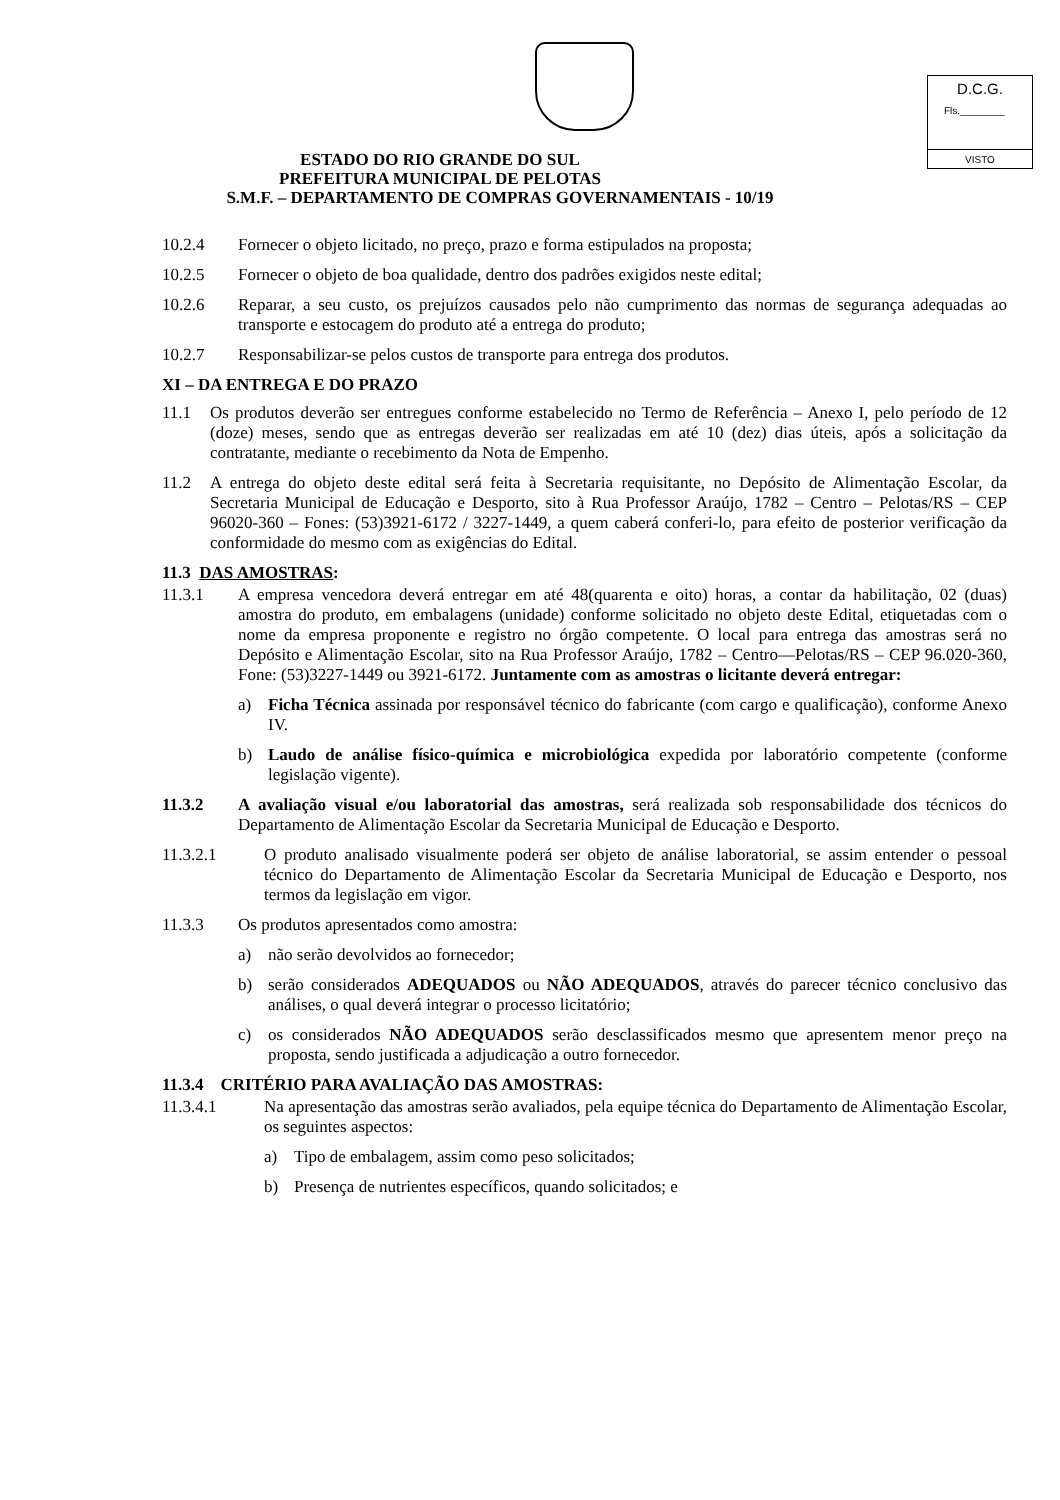D.C.G.
Fls.________
VISTO
ESTADO DO RIO GRANDE DO SUL
PREFEITURA MUNICIPAL DE PELOTAS
S.M.F. – DEPARTAMENTO DE COMPRAS GOVERNAMENTAIS - 10/19
10.2.4 Fornecer o objeto licitado, no preço, prazo e forma estipulados na proposta;
10.2.5 Fornecer o objeto de boa qualidade, dentro dos padrões exigidos neste edital;
10.2.6 Reparar, a seu custo, os prejuízos causados pelo não cumprimento das normas de segurança adequadas ao transporte e estocagem do produto até a entrega do produto;
10.2.7 Responsabilizar-se pelos custos de transporte para entrega dos produtos.
XI – DA ENTREGA E DO PRAZO
11.1 Os produtos deverão ser entregues conforme estabelecido no Termo de Referência – Anexo I, pelo período de 12 (doze) meses, sendo que as entregas deverão ser realizadas em até 10 (dez) dias úteis, após a solicitação da contratante, mediante o recebimento da Nota de Empenho.
11.2 A entrega do objeto deste edital será feita à Secretaria requisitante, no Depósito de Alimentação Escolar, da Secretaria Municipal de Educação e Desporto, sito à Rua Professor Araújo, 1782 – Centro – Pelotas/RS – CEP 96020-360 – Fones: (53)3921-6172 / 3227-1449, a quem caberá conferi-lo, para efeito de posterior verificação da conformidade do mesmo com as exigências do Edital.
11.3 DAS AMOSTRAS:
11.3.1 A empresa vencedora deverá entregar em até 48(quarenta e oito) horas, a contar da habilitação, 02 (duas) amostra do produto, em embalagens (unidade) conforme solicitado no objeto deste Edital, etiquetadas com o nome da empresa proponente e registro no órgão competente. O local para entrega das amostras será no Depósito e Alimentação Escolar, sito na Rua Professor Araújo, 1782 – Centro—Pelotas/RS – CEP 96.020-360, Fone: (53)3227-1449 ou 3921-6172. Juntamente com as amostras o licitante deverá entregar:
a) Ficha Técnica assinada por responsável técnico do fabricante (com cargo e qualificação), conforme Anexo IV.
b) Laudo de análise físico-química e microbiológica expedida por laboratório competente (conforme legislação vigente).
11.3.2 A avaliação visual e/ou laboratorial das amostras, será realizada sob responsabilidade dos técnicos do Departamento de Alimentação Escolar da Secretaria Municipal de Educação e Desporto.
11.3.2.1 O produto analisado visualmente poderá ser objeto de análise laboratorial, se assim entender o pessoal técnico do Departamento de Alimentação Escolar da Secretaria Municipal de Educação e Desporto, nos termos da legislação em vigor.
11.3.3 Os produtos apresentados como amostra:
a) não serão devolvidos ao fornecedor;
b) serão considerados ADEQUADOS ou NÃO ADEQUADOS, através do parecer técnico conclusivo das análises, o qual deverá integrar o processo licitatório;
c) os considerados NÃO ADEQUADOS serão desclassificados mesmo que apresentem menor preço na proposta, sendo justificada a adjudicação a outro fornecedor.
11.3.4 CRITÉRIO PARA AVALIAÇÃO DAS AMOSTRAS:
11.3.4.1 Na apresentação das amostras serão avaliados, pela equipe técnica do Departamento de Alimentação Escolar, os seguintes aspectos:
a) Tipo de embalagem, assim como peso solicitados;
b) Presença de nutrientes específicos, quando solicitados; e